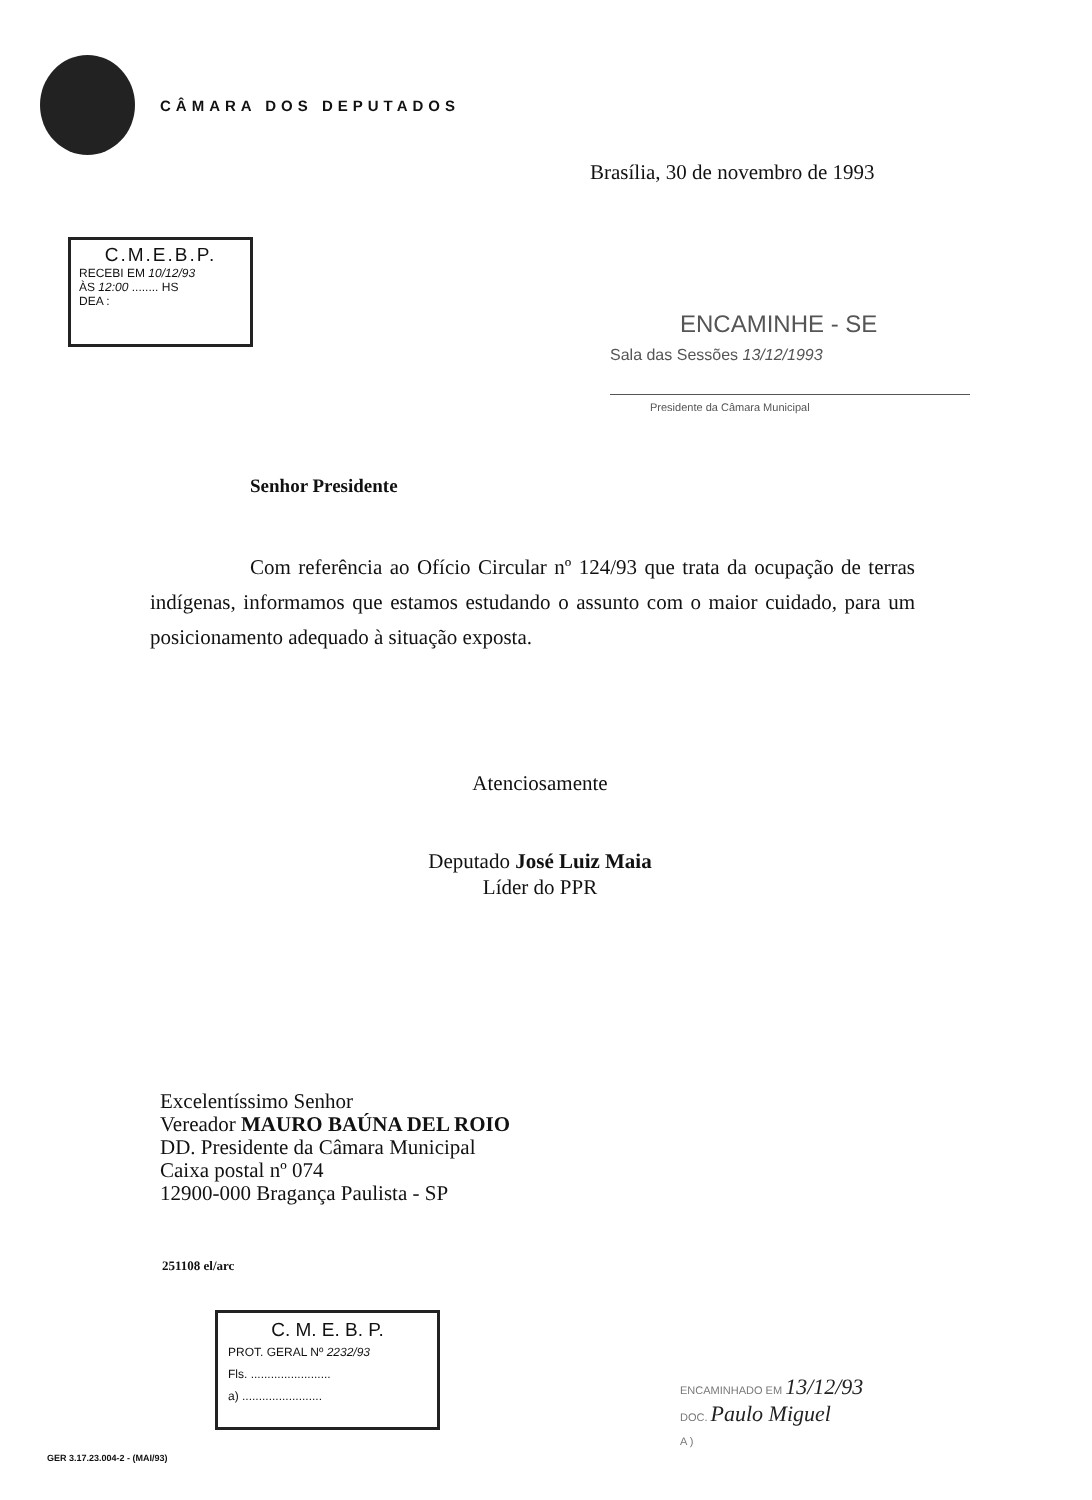CÂMARA DOS DEPUTADOS
Brasília, 30 de novembro de 1993
C.M.E.B.P.
RECEBI EM 10/12/93
ÀS 12:00 ........ HS
DEA :
ENCAMINHE - SE
Sala das Sessões 13/12/1993
Presidente da Câmara Municipal
Senhor Presidente
Com referência ao Ofício Circular nº 124/93 que trata da ocupação de terras indígenas, informamos que estamos estudando o assunto com o maior cuidado, para um posicionamento adequado à situação exposta.
Atenciosamente
Deputado José Luiz Maia
Líder do PPR
Excelentíssimo Senhor
Vereador MAURO BAÚNA DEL ROIO
DD. Presidente da Câmara Municipal
Caixa postal nº 074
12900-000 Bragança Paulista - SP
251108 el/arc
C. M. E. B. P.
PROT. GERAL Nº 2232/93
Fls. ........................
a) ........................
ENCAMINHADO EM 13/12/93
DOC. Paulo Miguel
A )
GER 3.17.23.004-2 - (MAI/93)